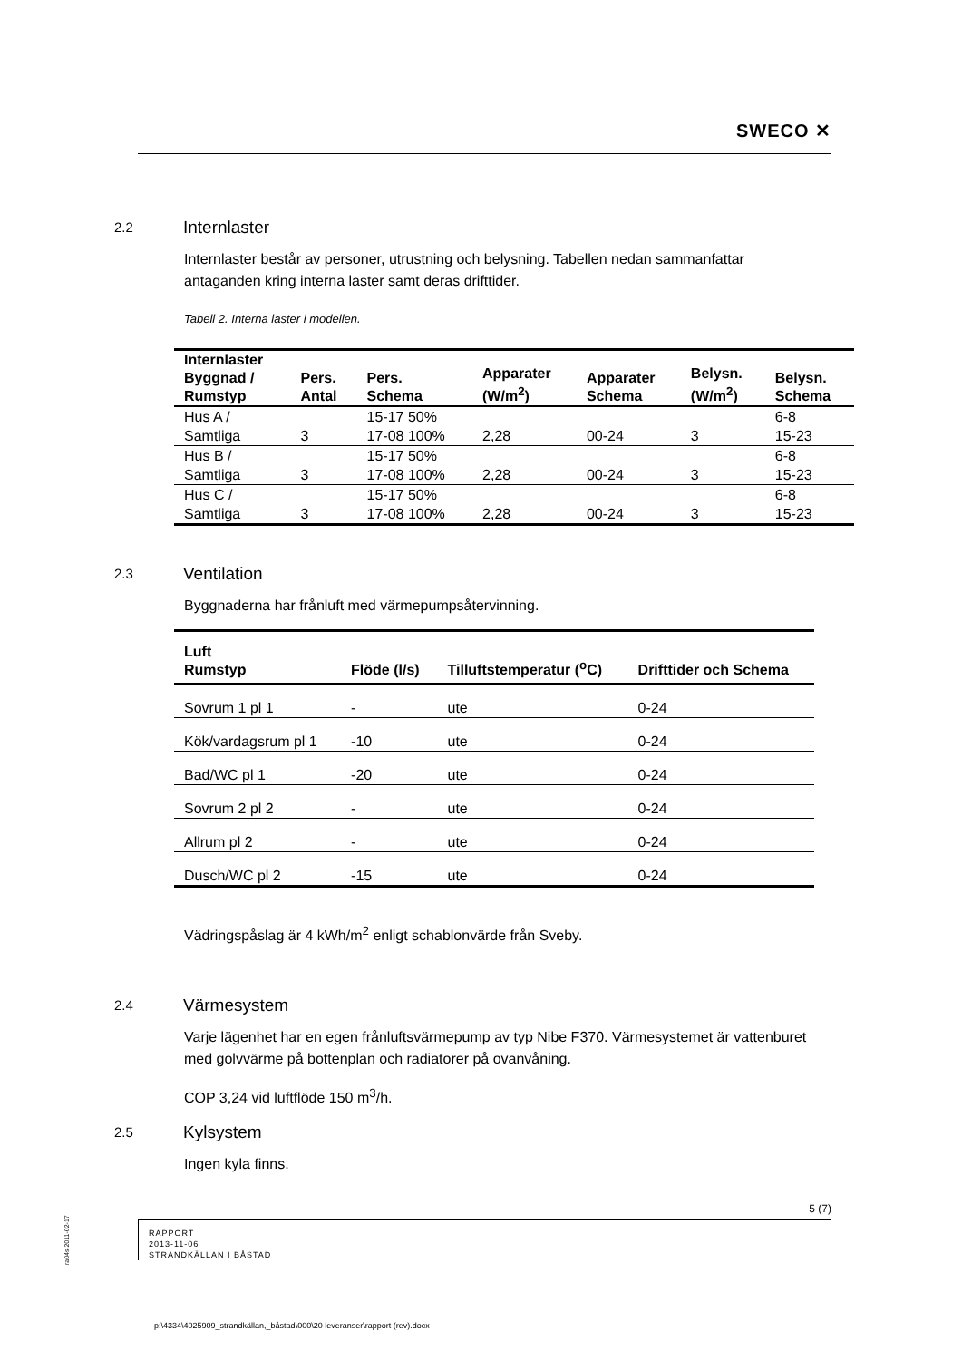SWECO ✕
2.2 Internlaster
Internlaster består av personer, utrustning och belysning. Tabellen nedan sammanfattar antaganden kring interna laster samt deras drifttider.
Tabell 2. Interna laster i modellen.
| Internlaster Byggnad / Rumstyp | Pers. Antal | Pers. Schema | Apparater (W/m<sup>2</sup>) | Apparater Schema | Belysn. (W/m<sup>2</sup>) | Belysn. Schema |
| --- | --- | --- | --- | --- | --- | --- |
| Hus A / Samtliga | 3 | 15-17 50% 17-08 100% | 2,28 | 00-24 | 3 | 6-8 15-23 |
| Hus B / Samtliga | 3 | 15-17 50% 17-08 100% | 2,28 | 00-24 | 3 | 6-8 15-23 |
| Hus C / Samtliga | 3 | 15-17 50% 17-08 100% | 2,28 | 00-24 | 3 | 6-8 15-23 |
2.3 Ventilation
Byggnaderna har frånluft med värmepumpsåtervinning.
| Luft Rumstyp | Flöde (l/s) | Tilluftstemperatur (<sup>o</sup>C) | Drifttider och Schema |
| --- | --- | --- | --- |
| Sovrum 1 pl 1 | - | ute | 0-24 |
| Kök/vardagsrum pl 1 | -10 | ute | 0-24 |
| Bad/WC pl 1 | -20 | ute | 0-24 |
| Sovrum 2 pl 2 | - | ute | 0-24 |
| Allrum pl 2 | - | ute | 0-24 |
| Dusch/WC pl 2 | -15 | ute | 0-24 |
Vädringspåslag är 4 kWh/m<sup>2</sup> enligt schablonvärde från Sveby.
2.4 Värmesystem
Varje lägenhet har en egen frånluftsvärmepump av typ Nibe F370. Värmesystemet är vattenburet med golvvärme på bottenplan och radiatorer på ovanvåning.
COP 3,24 vid luftflöde 150 m<sup>3</sup>/h.
2.5 Kylsystem
Ingen kyla finns.
5 (7)
RAPPORT
2013-11-06
STRANDKÄLLAN I BÅSTAD
ra04s 2011-02-17
p:\4334\4025909_strandkällan,_båstad\000\20 leveranser\rapport (rev).docx